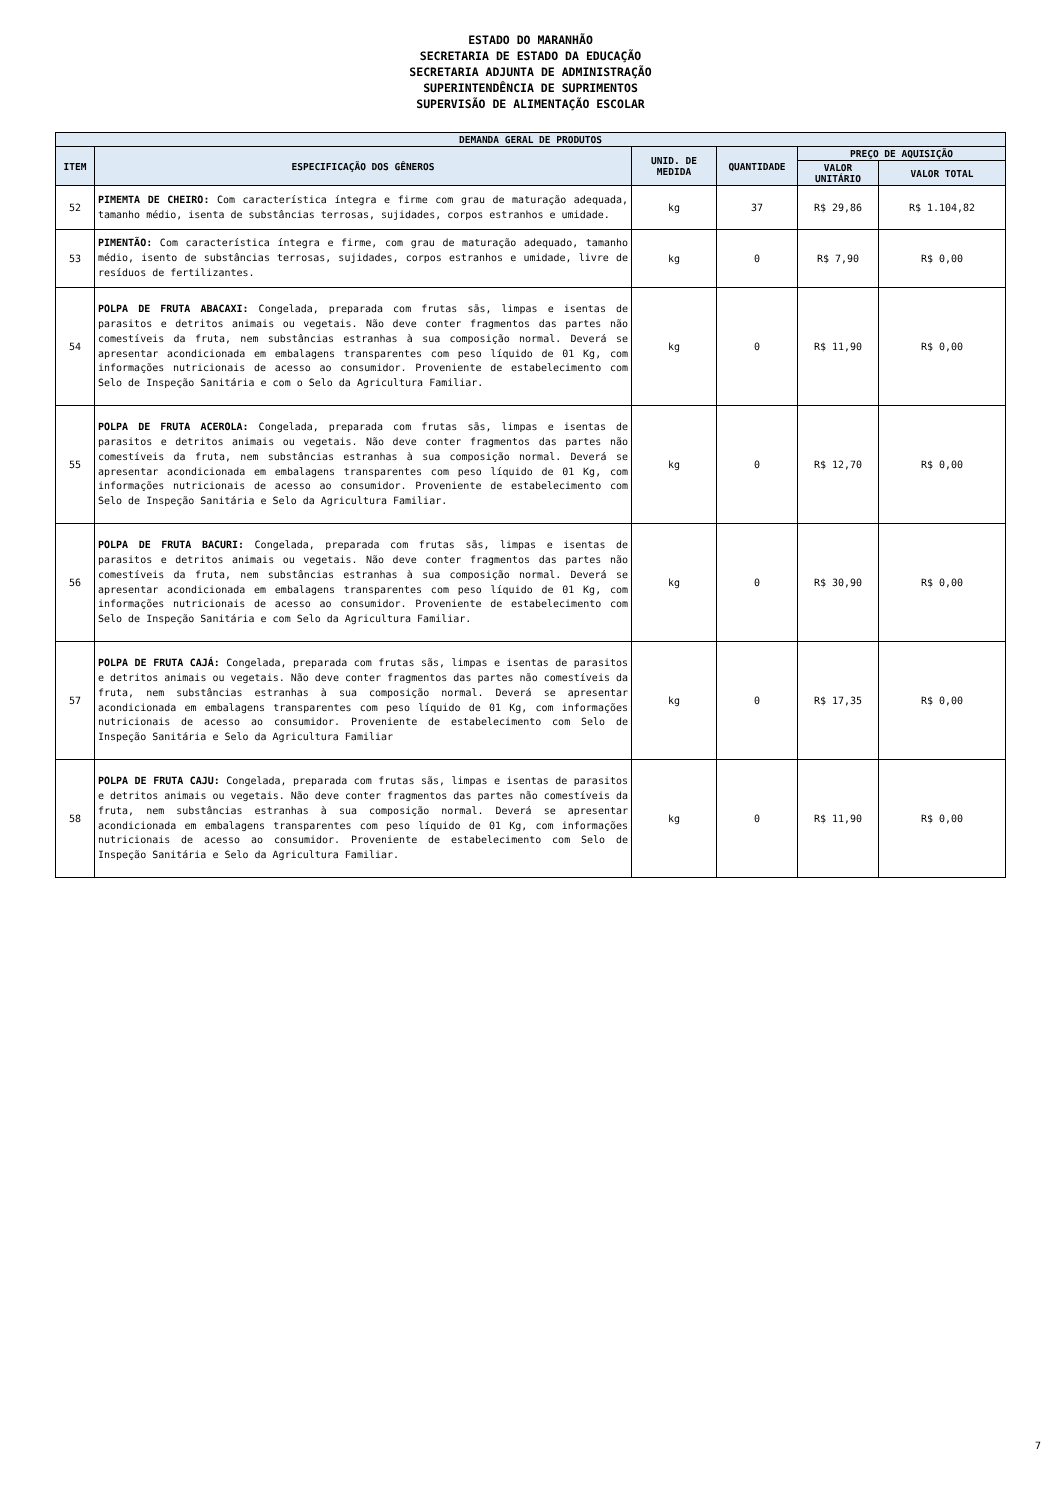ESTADO DO MARANHÃO
SECRETARIA DE ESTADO DA EDUCAÇÃO
SECRETARIA ADJUNTA DE ADMINISTRAÇÃO
SUPERINTENDÊNCIA DE SUPRIMENTOS
SUPERVISÃO DE ALIMENTAÇÃO ESCOLAR
| DEMANDA GERAL DE PRODUTOS | | | | | |
| --- | --- | --- | --- | --- | --- |
| ITEM | ESPECIFICAÇÃO DOS GÊNEROS | UNID. DE MEDIDA | QUANTIDADE | PREÇO DE AQUISIÇÃO | |
| | | | | VALOR UNITÁRIO | VALOR TOTAL |
| 52 | PIMEMTA DE CHEIRO: Com característica íntegra e firme com grau de maturação adequada, tamanho médio, isenta de substâncias terrosas, sujidades, corpos estranhos e umidade. | kg | 37 | R$ 29,86 | R$ 1.104,82 |
| 53 | PIMENTÃO: Com característica íntegra e firme, com grau de maturação adequado, tamanho médio, isento de substâncias terrosas, sujidades, corpos estranhos e umidade, livre de resíduos de fertilizantes. | kg | 0 | R$ 7,90 | R$ 0,00 |
| 54 | POLPA DE FRUTA ABACAXI: Congelada, preparada com frutas sãs, limpas e isentas de parasitos e detritos animais ou vegetais. Não deve conter fragmentos das partes não comestíveis da fruta, nem substâncias estranhas à sua composição normal. Deverá se apresentar acondicionada em embalagens transparentes com peso líquido de 01 Kg, com informações nutricionais de acesso ao consumidor. Proveniente de estabelecimento com Selo de Inspeção Sanitária e com o Selo da Agricultura Familiar. | kg | 0 | R$ 11,90 | R$ 0,00 |
| 55 | POLPA DE FRUTA ACEROLA: Congelada, preparada com frutas sãs, limpas e isentas de parasitos e detritos animais ou vegetais. Não deve conter fragmentos das partes não comestíveis da fruta, nem substâncias estranhas à sua composição normal. Deverá se apresentar acondicionada em embalagens transparentes com peso líquido de 01 Kg, com informações nutricionais de acesso ao consumidor. Proveniente de estabelecimento com Selo de Inspeção Sanitária e Selo da Agricultura Familiar. | kg | 0 | R$ 12,70 | R$ 0,00 |
| 56 | POLPA DE FRUTA BACURI: Congelada, preparada com frutas sãs, limpas e isentas de parasitos e detritos animais ou vegetais. Não deve conter fragmentos das partes não comestíveis da fruta, nem substâncias estranhas à sua composição normal. Deverá se apresentar acondicionada em embalagens transparentes com peso líquido de 01 Kg, com informações nutricionais de acesso ao consumidor. Proveniente de estabelecimento com Selo de Inspeção Sanitária e com Selo da Agricultura Familiar. | kg | 0 | R$ 30,90 | R$ 0,00 |
| 57 | POLPA DE FRUTA CAJÁ: Congelada, preparada com frutas sãs, limpas e isentas de parasitos e detritos animais ou vegetais. Não deve conter fragmentos das partes não comestíveis da fruta, nem substâncias estranhas à sua composição normal. Deverá se apresentar acondicionada em embalagens transparentes com peso líquido de 01 Kg, com informações nutricionais de acesso ao consumidor. Proveniente de estabelecimento com Selo de Inspeção Sanitária e Selo da Agricultura Familiar | kg | 0 | R$ 17,35 | R$ 0,00 |
| 58 | POLPA DE FRUTA CAJU: Congelada, preparada com frutas sãs, limpas e isentas de parasitos e detritos animais ou vegetais. Não deve conter fragmentos das partes não comestíveis da fruta, nem substâncias estranhas à sua composição normal. Deverá se apresentar acondicionada em embalagens transparentes com peso líquido de 01 Kg, com informações nutricionais de acesso ao consumidor. Proveniente de estabelecimento com Selo de Inspeção Sanitária e Selo da Agricultura Familiar. | kg | 0 | R$ 11,90 | R$ 0,00 |
7